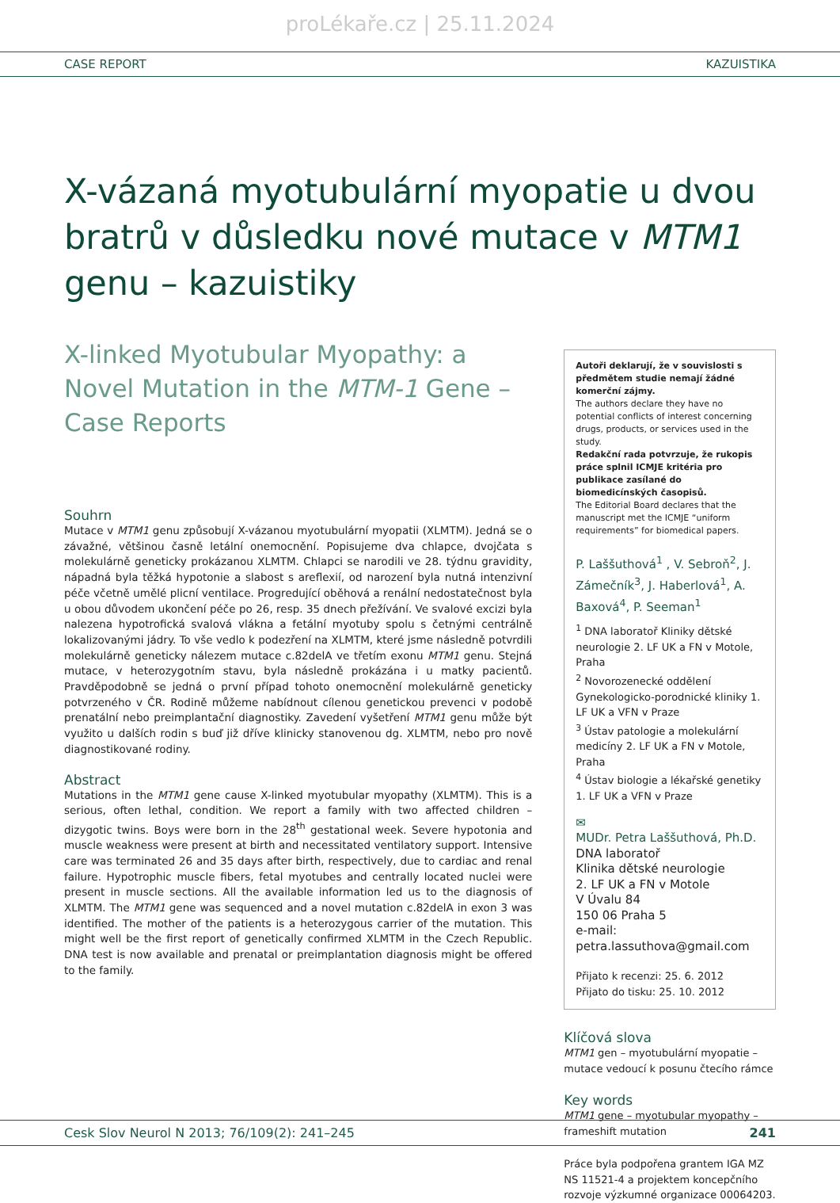proLékaře.cz | 25.11.2024
CASE REPORT KAZUISTIKA
X-vázaná myotubulární myopatie u dvou bratrů v důsledku nové mutace v MTM1 genu – kazuistiky
X-linked Myotubular Myopathy: a Novel Mutation in the MTM-1 Gene – Case Reports
Souhrn
Mutace v MTM1 genu způsobují X-vázanou myotubulární myopatii (XLMTM). Jedná se o závažné, většinou časně letální onemocnění. Popisujeme dva chlapce, dvojčata s molekulárně geneticky prokázanou XLMTM. Chlapci se narodili ve 28. týdnu gravidity, nápadná byla těžká hypotonie a slabost s areflexií, od narození byla nutná intenzivní péče včetně umělé plicní ventilace. Progredující oběhová a renální nedostatečnost byla u obou důvodem ukončení péče po 26, resp. 35 dnech přežívání. Ve svalové excizi byla nalezena hypotrofická svalová vlákna a fetální myotuby spolu s četnými centrálně lokalizovanými jádry. To vše vedlo k podezření na XLMTM, které jsme následně potvrdili molekulárně geneticky nálezem mutace c.82delA ve třetím exonu MTM1 genu. Stejná mutace, v heterozygotním stavu, byla následně prokázána i u matky pacientů. Pravděpodobně se jedná o první případ tohoto onemocnění molekulárně geneticky potvrzeného v ČR. Rodině můžeme nabídnout cílenou genetickou prevenci v podobě prenatální nebo preimplantační diagnostiky. Zavedení vyšetření MTM1 genu může být využito u dalších rodin s buď již dříve klinicky stanovenou dg. XLMTM, nebo pro nově diagnostikované rodiny.
Abstract
Mutations in the MTM1 gene cause X-linked myotubular myopathy (XLMTM). This is a serious, often lethal, condition. We report a family with two affected children – dizygotic twins. Boys were born in the 28<sup>th</sup> gestational week. Severe hypotonia and muscle weakness were present at birth and necessitated ventilatory support. Intensive care was terminated 26 and 35 days after birth, respectively, due to cardiac and renal failure. Hypotrophic muscle fibers, fetal myotubes and centrally located nuclei were present in muscle sections. All the available information led us to the diagnosis of XLMTM. The MTM1 gene was sequenced and a novel mutation c.82delA in exon 3 was identified. The mother of the patients is a heterozygous carrier of the mutation. This might well be the first report of genetically confirmed XLMTM in the Czech Republic. DNA test is now available and prenatal or preimplantation diagnosis might be offered to the family.
Autoři deklarují, že v souvislosti s předmětem studie nemají žádné komerční zájmy.
The authors declare they have no potential conflicts of interest concerning drugs, products, or services used in the study.
Redakční rada potvrzuje, že rukopis práce splnil ICMJE kritéria pro publikace zasílané do biomedicínských časopisů.
The Editorial Board declares that the manuscript met the ICMJE “uniform requirements” for biomedical papers.
P. Laššuthová<sup>1</sup> , V. Sebroň<sup>2</sup>, J. Zámečník<sup>3</sup>, J. Haberlová<sup>1</sup>, A. Baxová<sup>4</sup>, P. Seeman<sup>1</sup>
<sup>1</sup> DNA laboratoř Kliniky dětské neurologie 2. LF UK a FN v Motole, Praha
<sup>2</sup> Novorozenecké oddělení Gynekologicko-porodnické kliniky 1. LF UK a VFN v Praze
<sup>3</sup> Ústav patologie a molekulární medicíny 2. LF UK a FN v Motole, Praha
<sup>4</sup> Ústav biologie a lékařské genetiky 1. LF UK a VFN v Praze
✉
MUDr. Petra Laššuthová, Ph.D.
DNA laboratoř
Klinika dětské neurologie
2. LF UK a FN v Motole
V Úvalu 84
150 06 Praha 5
e-mail:
petra.lassuthova@gmail.com
Přijato k recenzi: 25. 6. 2012
Přijato do tisku: 25. 10. 2012
Klíčová slova
MTM1 gen – myotubulární myopatie – mutace vedoucí k posunu čtecího rámce
Key words
MTM1 gene – myotubular myopathy – frameshift mutation
Práce byla podpořena grantem IGA MZ NS 11521-4 a projektem koncepčního rozvoje výzkumné organizace 00064203.
Cesk Slov Neurol N 2013; 76/109(2): 241–245 241